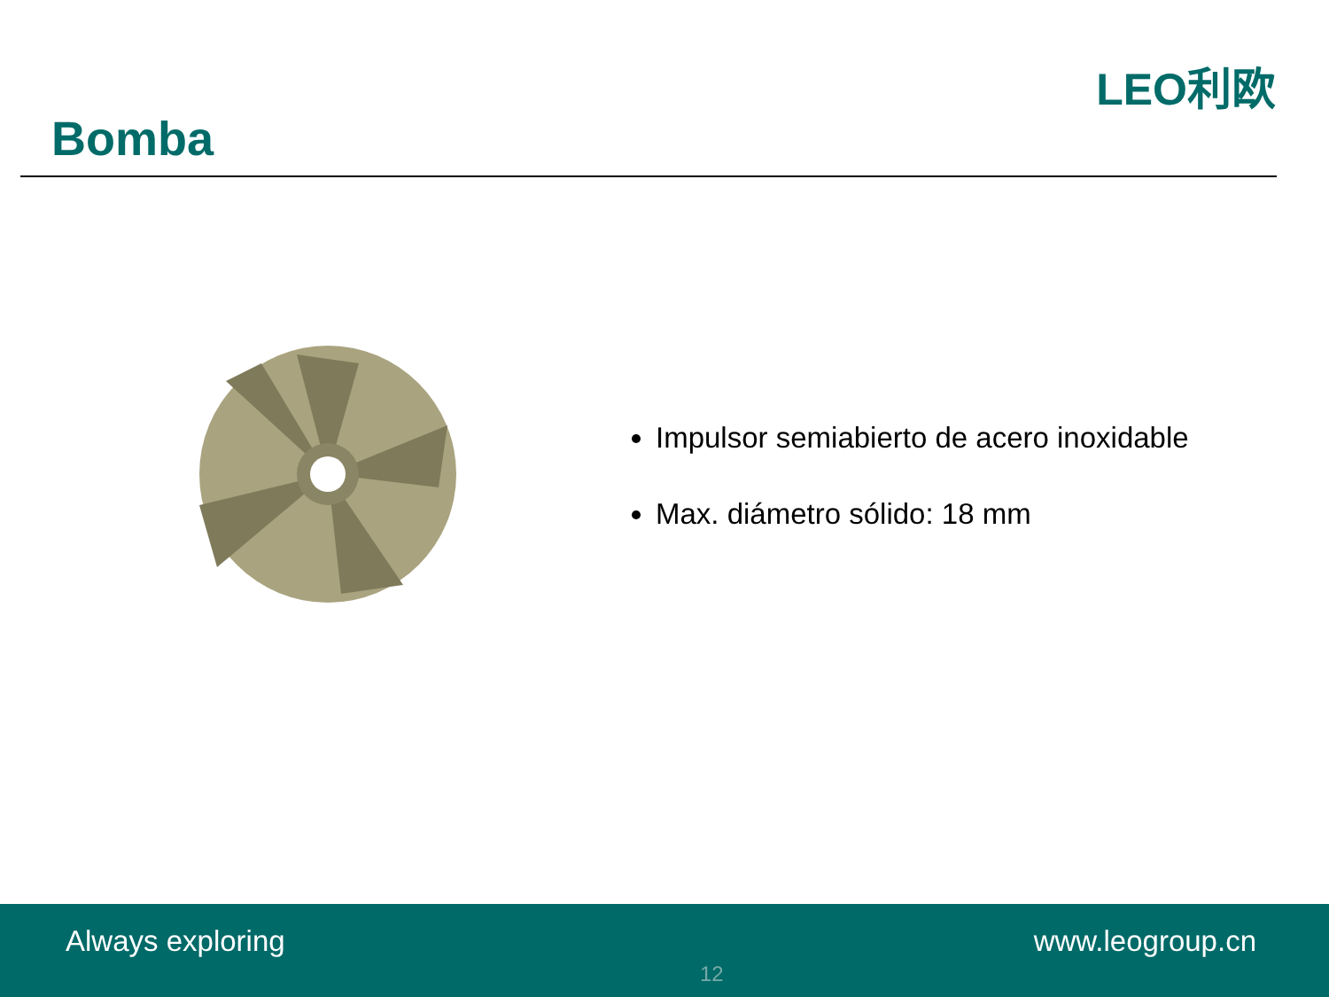Bomba
LEO利欧
Impulsor semiabierto de acero inoxidable
Max. diámetro sólido: 18 mm
Always exploring
12
www.leogroup.cn